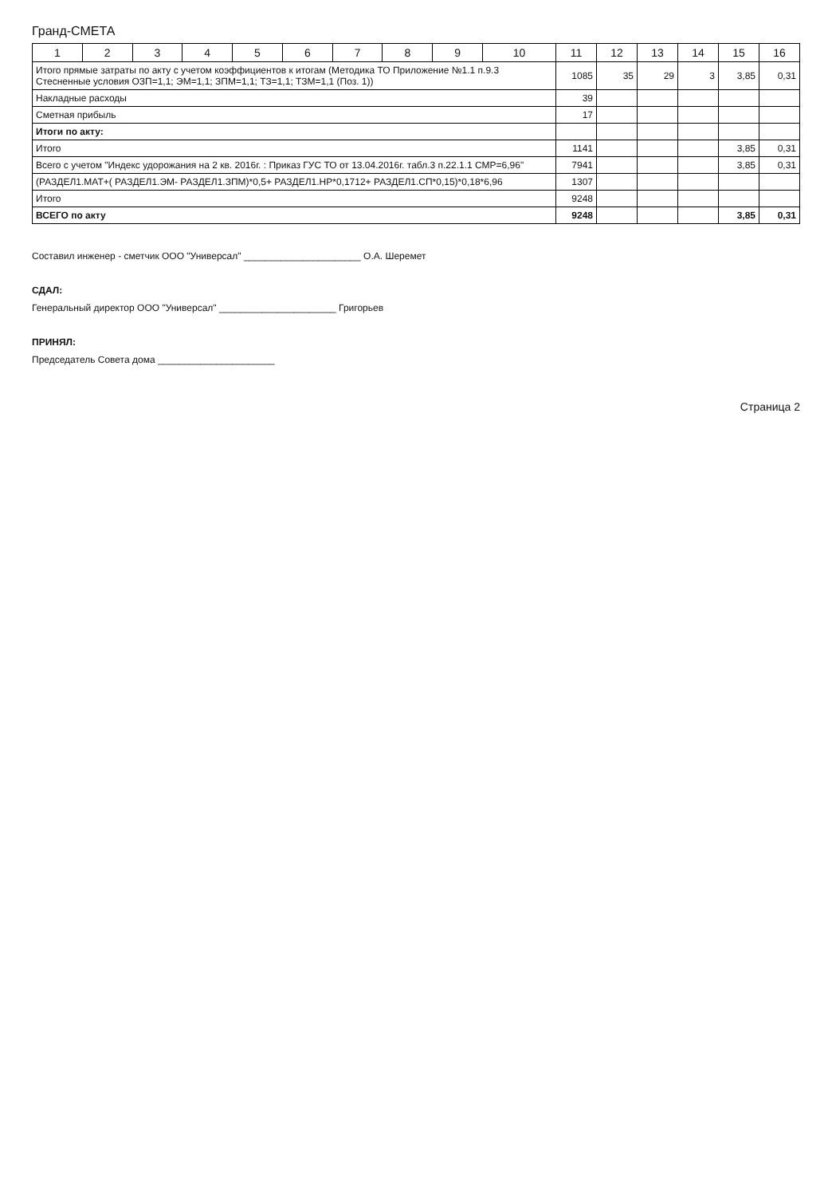Гранд-СМЕТА
| 1 | 2 | 3 | 4 | 5 | 6 | 7 | 8 | 9 | 10 | 11 | 12 | 13 | 14 | 15 | 16 |
| --- | --- | --- | --- | --- | --- | --- | --- | --- | --- | --- | --- | --- | --- | --- | --- |
| Итого прямые затраты по акту с учетом коэффициентов к итогам (Методика ТО Приложение №1.1 п.9.3 Стесненные условия ОЗП=1,1; ЭМ=1,1; ЗПМ=1,1; ТЗ=1,1; ТЗМ=1,1 (Поз. 1)) | | | | | | | | | | 1085 | 35 | 29 | 3 | 3,85 | 0,31 |
| Накладные расходы | | | | | | | | | | 39 | | | | | |
| Сметная прибыль | | | | | | | | | | 17 | | | | | |
| Итоги по акту: | | | | | | | | | | | | | | | |
| Итого | | | | | | | | | | 1141 | | | | 3,85 | 0,31 |
| Всего с учетом "Индекс удорожания на 2 кв. 2016г. : Приказ ГУС ТО от 13.04.2016г. табл.3 п.22.1.1 СМР=6,96" | | | | | | | | | | 7941 | | | | 3,85 | 0,31 |
| (РАЗДЕЛ1.МАТ+( РАЗДЕЛ1.ЭМ- РАЗДЕЛ1.ЗПМ)*0,5+ РАЗДЕЛ1.НР*0,1712+ РАЗДЕЛ1.СП*0,15)*0,18*6,96 | | | | | | | | | | 1307 | | | | | |
| Итого | | | | | | | | | | 9248 | | | | | |
| ВСЕГО по акту | | | | | | | | | | 9248 | | | | 3,85 | 0,31 |
Составил инженер - сметчик ООО "Универсал" ______________________ О.А. Шеремет
СДАЛ:
Генеральный директор ООО "Универсал" ______________________ Григорьев
ПРИНЯЛ:
Председатель Совета дома ______________________
Страница 2